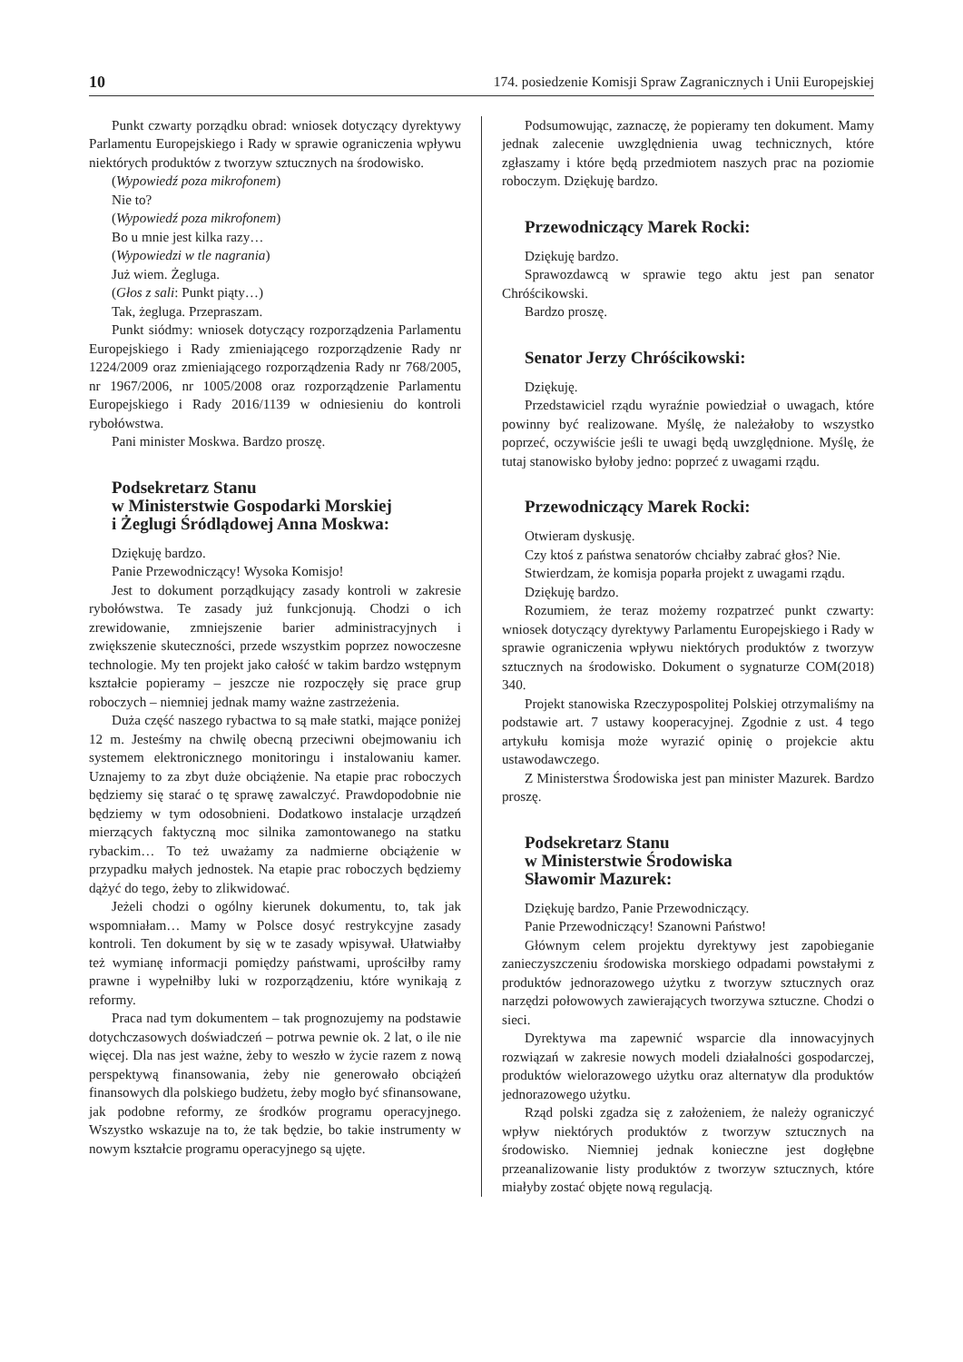10 174. posiedzenie Komisji Spraw Zagranicznych i Unii Europejskiej
Punkt czwarty porządku obrad: wniosek dotyczący dyrektywy Parlamentu Europejskiego i Rady w sprawie ograniczenia wpływu niektórych produktów z tworzyw sztucznych na środowisko.
(Wypowiedź poza mikrofonem)
Nie to?
(Wypowiedź poza mikrofonem)
Bo u mnie jest kilka razy…
(Wypowiedzi w tle nagrania)
Już wiem. Żegluga.
(Głos z sali: Punkt piąty…)
Tak, żegluga. Przepraszam.
Punkt siódmy: wniosek dotyczący rozporządzenia Parlamentu Europejskiego i Rady zmieniającego rozporządzenie Rady nr 1224/2009 oraz zmieniającego rozporządzenia Rady nr 768/2005, nr 1967/2006, nr 1005/2008 oraz rozporządzenie Parlamentu Europejskiego i Rady 2016/1139 w odniesieniu do kontroli rybołówstwa.
Pani minister Moskwa. Bardzo proszę.
Podsekretarz Stanu
w Ministerstwie Gospodarki Morskiej
i Żeglugi Śródlądowej Anna Moskwa:
Dziękuję bardzo.
Panie Przewodniczący! Wysoka Komisjo!
Jest to dokument porządkujący zasady kontroli w zakresie rybołówstwa. Te zasady już funkcjonują. Chodzi o ich zrewidowanie, zmniejszenie barier administracyjnych i zwiększenie skuteczności, przede wszystkim poprzez nowoczesne technologie. My ten projekt jako całość w takim bardzo wstępnym kształcie popieramy – jeszcze nie rozpoczęły się prace grup roboczych – niemniej jednak mamy ważne zastrzeżenia.
Duża część naszego rybactwa to są małe statki, mające poniżej 12 m. Jesteśmy na chwilę obecną przeciwni obejmowaniu ich systemem elektronicznego monitoringu i instalowaniu kamer. Uznajemy to za zbyt duże obciążenie. Na etapie prac roboczych będziemy się starać o tę sprawę zawalczyć. Prawdopodobnie nie będziemy w tym odosobnieni. Dodatkowo instalacje urządzeń mierzących faktyczną moc silnika zamontowanego na statku rybackim… To też uważamy za nadmierne obciążenie w przypadku małych jednostek. Na etapie prac roboczych będziemy dążyć do tego, żeby to zlikwidować.
Jeżeli chodzi o ogólny kierunek dokumentu, to, tak jak wspomniałam… Mamy w Polsce dosyć restrykcyjne zasady kontroli. Ten dokument by się w te zasady wpisywał. Ułatwiałby też wymianę informacji pomiędzy państwami, uprościłby ramy prawne i wypełniłby luki w rozporządzeniu, które wynikają z reformy.
Praca nad tym dokumentem – tak prognozujemy na podstawie dotychczasowych doświadczeń – potrwa pewnie ok. 2 lat, o ile nie więcej. Dla nas jest ważne, żeby to weszło w życie razem z nową perspektywą finansowania, żeby nie generowało obciążeń finansowych dla polskiego budżetu, żeby mogło być sfinansowane, jak podobne reformy, ze środków programu operacyjnego. Wszystko wskazuje na to, że tak będzie, bo takie instrumenty w nowym kształcie programu operacyjnego są ujęte.
Podsumowując, zaznaczę, że popieramy ten dokument. Mamy jednak zalecenie uwzględnienia uwag technicznych, które zgłaszamy i które będą przedmiotem naszych prac na poziomie roboczym. Dziękuję bardzo.
Przewodniczący Marek Rocki:
Dziękuję bardzo.
Sprawozdawcą w sprawie tego aktu jest pan senator Chróścikowski.
Bardzo proszę.
Senator Jerzy Chróścikowski:
Dziękuję.
Przedstawiciel rządu wyraźnie powiedział o uwagach, które powinny być realizowane. Myślę, że należałoby to wszystko poprzeć, oczywiście jeśli te uwagi będą uwzględnione. Myślę, że tutaj stanowisko byłoby jedno: poprzeć z uwagami rządu.
Przewodniczący Marek Rocki:
Otwieram dyskusję.
Czy ktoś z państwa senatorów chciałby zabrać głos? Nie.
Stwierdzam, że komisja poparła projekt z uwagami rządu.
Dziękuję bardzo.
Rozumiem, że teraz możemy rozpatrzeć punkt czwarty: wniosek dotyczący dyrektywy Parlamentu Europejskiego i Rady w sprawie ograniczenia wpływu niektórych produktów z tworzyw sztucznych na środowisko. Dokument o sygnaturze COM(2018) 340.
Projekt stanowiska Rzeczypospolitej Polskiej otrzymaliśmy na podstawie art. 7 ustawy kooperacyjnej. Zgodnie z ust. 4 tego artykułu komisja może wyrazić opinię o projekcie aktu ustawodawczego.
Z Ministerstwa Środowiska jest pan minister Mazurek. Bardzo proszę.
Podsekretarz Stanu
w Ministerstwie Środowiska
Sławomir Mazurek:
Dziękuję bardzo, Panie Przewodniczący.
Panie Przewodniczący! Szanowni Państwo!
Głównym celem projektu dyrektywy jest zapobieganie zanieczyszczeniu środowiska morskiego odpadami powstałymi z produktów jednorazowego użytku z tworzyw sztucznych oraz narzędzi połowowych zawierających tworzywa sztuczne. Chodzi o sieci.
Dyrektywa ma zapewnić wsparcie dla innowacyjnych rozwiązań w zakresie nowych modeli działalności gospodarczej, produktów wielorazowego użytku oraz alternatyw dla produktów jednorazowego użytku.
Rząd polski zgadza się z założeniem, że należy ograniczyć wpływ niektórych produktów z tworzyw sztucznych na środowisko. Niemniej jednak konieczne jest dogłębne przeanalizowanie listy produktów z tworzyw sztucznych, które miałyby zostać objęte nową regulacją.